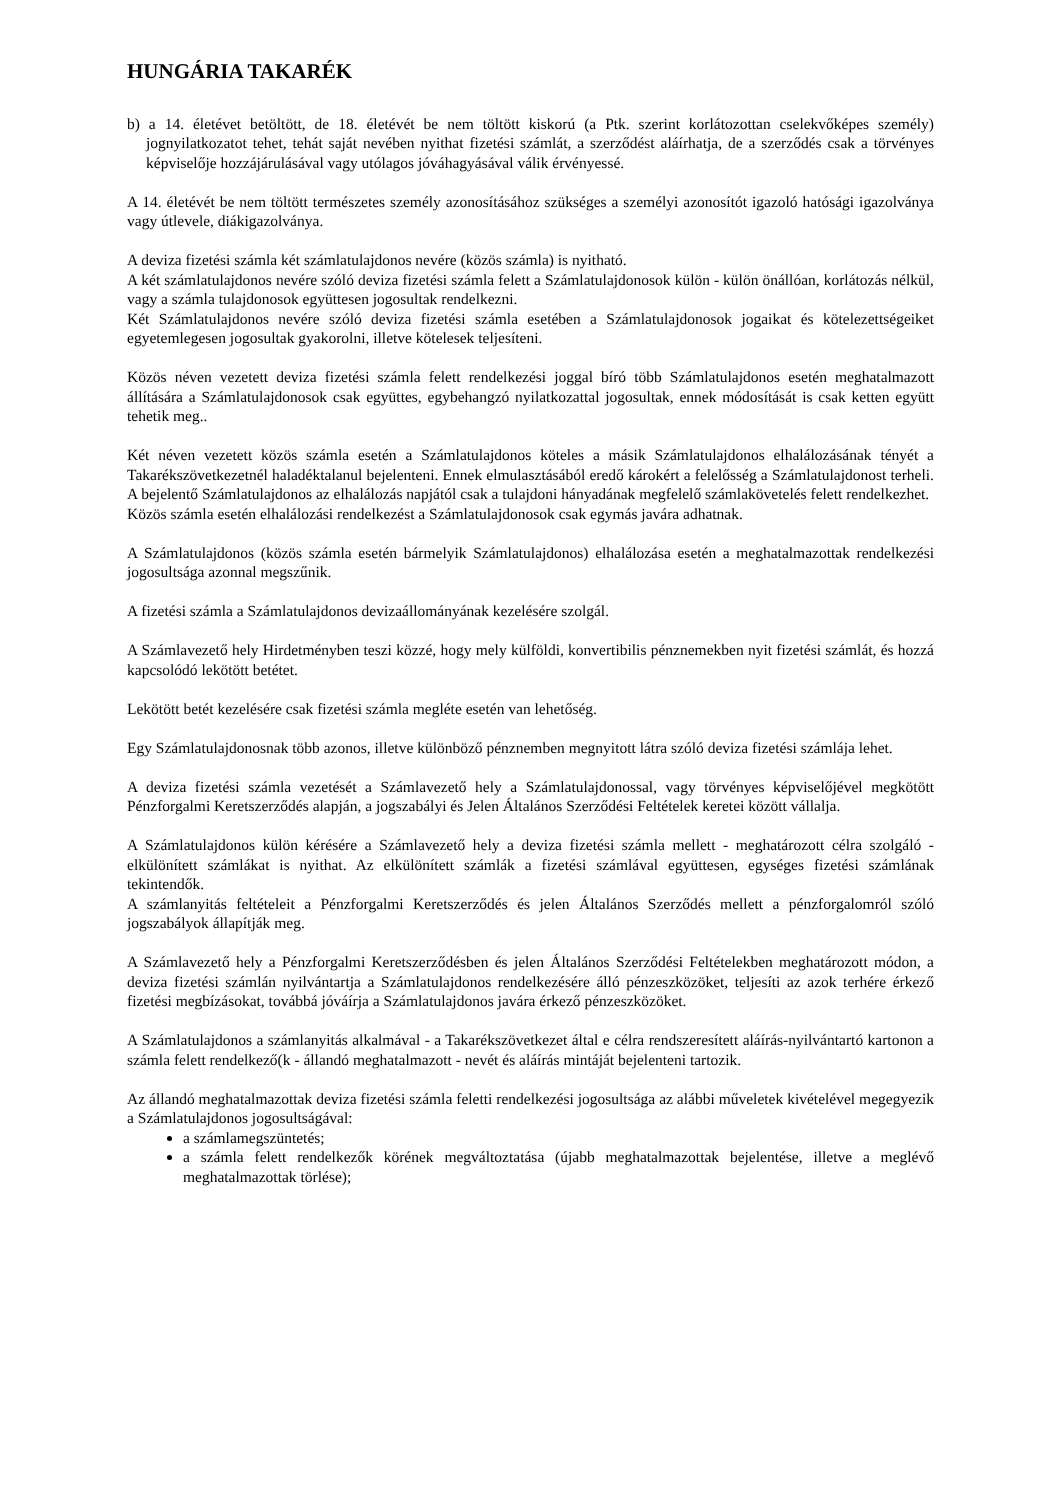HUNGÁRIA TAKARÉK
b) a 14. életévet betöltött, de 18. életévét be nem töltött kiskorú (a Ptk. szerint korlátozottan cselekvőképes személy) jognyilatkozatot tehet, tehát saját nevében nyithat fizetési számlát, a szerződést aláírhatja, de a szerződés csak a törvényes képviselője hozzájárulásával vagy utólagos jóváhagyásával válik érvényessé.
A 14. életévét be nem töltött természetes személy azonosításához szükséges a személyi azonosítót igazoló hatósági igazolványa vagy útlevele, diákigazolványa.
A deviza fizetési számla két számlatulajdonos nevére (közös számla) is nyitható.
A két számlatulajdonos nevére szóló deviza fizetési számla felett a Számlatulajdonosok külön - külön önállóan, korlátozás nélkül, vagy a számla tulajdonosok együttesen jogosultak rendelkezni.
Két Számlatulajdonos nevére szóló deviza fizetési számla esetében a Számlatulajdonosok jogaikat és kötelezettségeiket egyetemlegesen jogosultak gyakorolni, illetve kötelesek teljesíteni.
Közös néven vezetett deviza fizetési számla felett rendelkezési joggal bíró több Számlatulajdonos esetén meghatalmazott állítására a Számlatulajdonosok csak együttes, egybehangzó nyilatkozattal jogosultak, ennek módosítását is csak ketten együtt tehetik meg..
Két néven vezetett közös számla esetén a Számlatulajdonos köteles a másik Számlatulajdonos elhalálozásának tényét a Takarékszövetkezetnél haladéktalanul bejelenteni. Ennek elmulasztásából eredő károkért a felelősség a Számlatulajdonost terheli. A bejelentő Számlatulajdonos az elhalálozás napjától csak a tulajdoni hányadának megfelelő számlakövetelés felett rendelkezhet.
Közös számla esetén elhalálozási rendelkezést a Számlatulajdonosok csak egymás javára adhatnak.
A Számlatulajdonos (közös számla esetén bármelyik Számlatulajdonos) elhalálozása esetén a meghatalmazottak rendelkezési jogosultsága azonnal megszűnik.
A fizetési számla a Számlatulajdonos devizaállományának kezelésére szolgál.
A Számlavezető hely Hirdetményben teszi közzé, hogy mely külföldi, konvertibilis pénznemekben nyit fizetési számlát, és hozzá kapcsolódó lekötött betétet.
Lekötött betét kezelésére csak fizetési számla megléte esetén van lehetőség.
Egy Számlatulajdonosnak több azonos, illetve különböző pénznemben megnyitott látra szóló deviza fizetési számlája lehet.
A deviza fizetési számla vezetését a Számlavezető hely a Számlatulajdonossal, vagy törvényes képviselőjével megkötött Pénzforgalmi Keretszerződés alapján, a jogszabályi és Jelen Általános Szerződési Feltételek keretei között vállalja.
A Számlatulajdonos külön kérésére a Számlavezető hely a deviza fizetési számla mellett - meghatározott célra szolgáló - elkülönített számlákat is nyithat. Az elkülönített számlák a fizetési számlával együttesen, egységes fizetési számlának tekintendők.
A számlanyitás feltételeit a Pénzforgalmi Keretszerződés és jelen Általános Szerződés mellett a pénzforgalomról szóló jogszabályok állapítják meg.
A Számlavezető hely a Pénzforgalmi Keretszerződésben és jelen Általános Szerződési Feltételekben meghatározott módon, a deviza fizetési számlán nyilvántartja a Számlatulajdonos rendelkezésére álló pénzeszközöket, teljesíti az azok terhére érkező fizetési megbízásokat, továbbá jóváírja a Számlatulajdonos javára érkező pénzeszközöket.
A Számlatulajdonos a számlanyitás alkalmával - a Takarékszövetkezet által e célra rendszeresített aláírás-nyilvántartó kartonon a számla felett rendelkező(k - állandó meghatalmazott - nevét és aláírás mintáját bejelenteni tartozik.
Az állandó meghatalmazottak deviza fizetési számla feletti rendelkezési jogosultsága az alábbi műveletek kivételével megegyezik a Számlatulajdonos jogosultságával:
a számlamegszüntetés;
a számla felett rendelkezők körének megváltoztatása (újabb meghatalmazottak bejelentése, illetve a meglévő meghatalmazottak törlése);